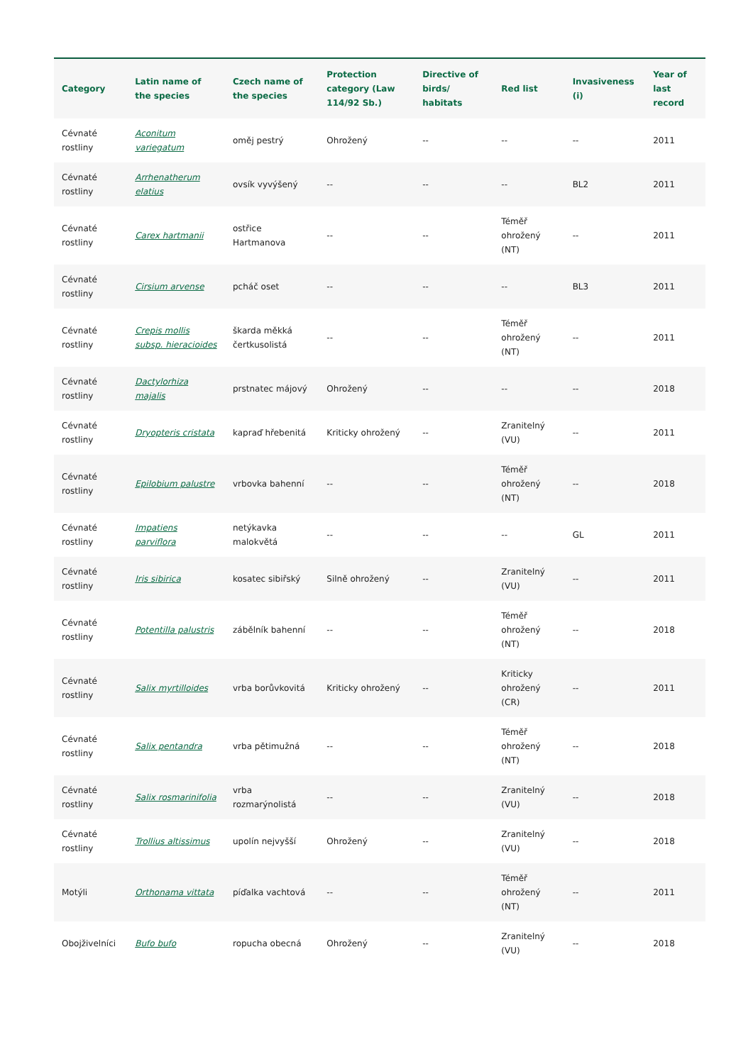| Category | Latin name of the species | Czech name of the species | Protection category (Law 114/92 Sb.) | Directive of birds/ habitats | Red list | Invasiveness (i) | Year of last record |
| --- | --- | --- | --- | --- | --- | --- | --- |
| Cévnaté rostliny | Aconitum variegatum | oměj pestrý | Ohrožený | -- | -- | -- | 2011 |
| Cévnaté rostliny | Arrhenatherum elatius | ovsík vyvýšený | -- | -- | -- | BL2 | 2011 |
| Cévnaté rostliny | Carex hartmanii | ostřice Hartmanova | -- | -- | Téměř ohrožený (NT) | -- | 2011 |
| Cévnaté rostliny | Cirsium arvense | pcháč oset | -- | -- | -- | BL3 | 2011 |
| Cévnaté rostliny | Crepis mollis subsp. hieracioides | škarda měkká čertkusolistá | -- | -- | Téměř ohrožený (NT) | -- | 2011 |
| Cévnaté rostliny | Dactylorhiza majalis | prstnatec májový | Ohrožený | -- | -- | -- | 2018 |
| Cévnaté rostliny | Dryopteris cristata | kapraď hřebenitá | Kriticky ohrožený | -- | Zranitelný (VU) | -- | 2011 |
| Cévnaté rostliny | Epilobium palustre | vrbovka bahenní | -- | -- | Téměř ohrožený (NT) | -- | 2018 |
| Cévnaté rostliny | Impatiens parviflora | netýkavka malokvětá | -- | -- | -- | GL | 2011 |
| Cévnaté rostliny | Iris sibirica | kosatec sibiřský | Silně ohrožený | -- | Zranitelný (VU) | -- | 2011 |
| Cévnaté rostliny | Potentilla palustris | zábělník bahenní | -- | -- | Téměř ohrožený (NT) | -- | 2018 |
| Cévnaté rostliny | Salix myrtilloides | vrba borůvkovitá | Kriticky ohrožený | -- | Kriticky ohrožený (CR) | -- | 2011 |
| Cévnaté rostliny | Salix pentandra | vrba pětimužná | -- | -- | Téměř ohrožený (NT) | -- | 2018 |
| Cévnaté rostliny | Salix rosmarinifolia | vrba rozmarýnolistá | -- | -- | Zranitelný (VU) | -- | 2018 |
| Cévnaté rostliny | Trollius altissimus | upolín nejvyšší | Ohrožený | -- | Zranitelný (VU) | -- | 2018 |
| Motýli | Orthonama vittata | píďalka vachtová | -- | -- | Téměř ohrožený (NT) | -- | 2011 |
| Obojživelníci | Bufo bufo | ropucha obecná | Ohrožený | -- | Zranitelný (VU) | -- | 2018 |